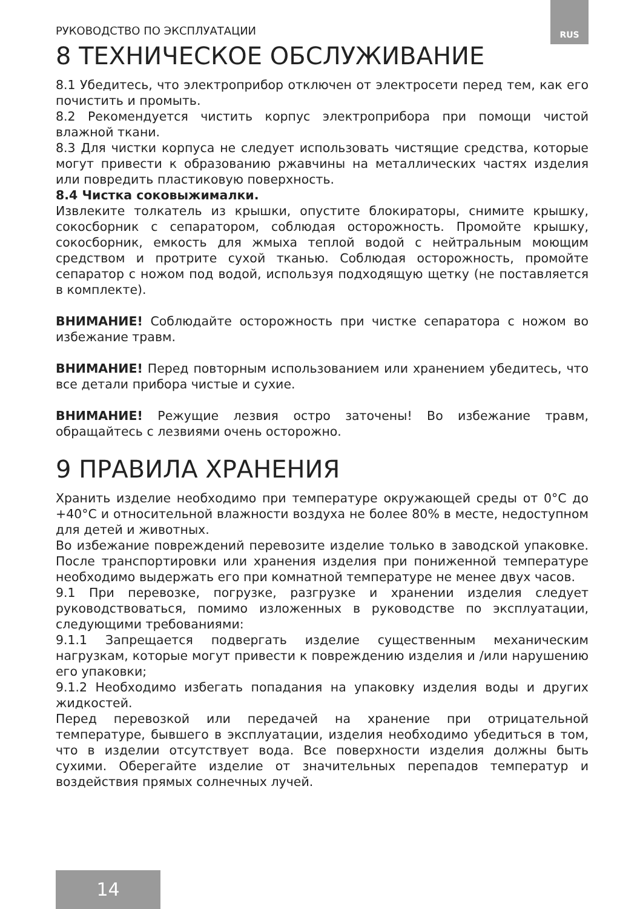RUS
РУКОВОДСТВО ПО ЭКСПЛУАТАЦИИ
8 ТЕХНИЧЕСКОЕ ОБСЛУЖИВАНИЕ
8.1 Убедитесь, что электроприбор отключен от электросети перед тем, как его почистить и промыть.
8.2 Рекомендуется чистить корпус электроприбора при помощи чистой влажной ткани.
8.3 Для чистки корпуса не следует использовать чистящие средства, которые могут привести к образованию ржавчины на металлических частях изделия или повредить пластиковую поверхность.
8.4 Чистка соковыжималки.
Извлеките толкатель из крышки, опустите блокираторы, снимите крышку, сокосборник с сепаратором, соблюдая осторожность. Промойте крышку, сокосборник, емкость для жмыха теплой водой с нейтральным моющим средством и протрите сухой тканью. Соблюдая осторожность, промойте сепаратор с ножом под водой, используя подходящую щетку (не поставляется в комплекте).
ВНИМАНИЕ! Соблюдайте осторожность при чистке сепаратора с ножом во избежание травм.
ВНИМАНИЕ! Перед повторным использованием или хранением убедитесь, что все детали прибора чистые и сухие.
ВНИМАНИЕ! Режущие лезвия остро заточены! Во избежание травм, обращайтесь с лезвиями очень осторожно.
9 ПРАВИЛА ХРАНЕНИЯ
Хранить изделие необходимо при температуре окружающей среды от 0°С до +40°С и относительной влажности воздуха не более 80% в месте, недоступном для детей и животных.
Во избежание повреждений перевозите изделие только в заводской упаковке. После транспортировки или хранения изделия при пониженной температуре необходимо выдержать его при комнатной температуре не менее двух часов.
9.1 При перевозке, погрузке, разгрузке и хранении изделия следует руководствоваться, помимо изложенных в руководстве по эксплуатации, следующими требованиями:
9.1.1 Запрещается подвергать изделие существенным механическим нагрузкам, которые могут привести к повреждению изделия и /или нарушению его упаковки;
9.1.2 Необходимо избегать попадания на упаковку изделия воды и других жидкостей.
Перед перевозкой или передачей на хранение при отрицательной температуре, бывшего в эксплуатации, изделия необходимо убедиться в том, что в изделии отсутствует вода. Все поверхности изделия должны быть сухими. Оберегайте изделие от значительных перепадов температур и воздействия прямых солнечных лучей.
14